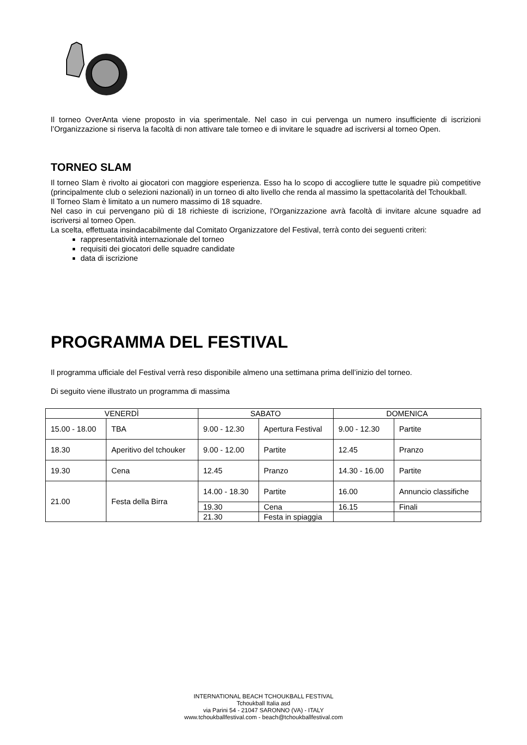Il torneo OverAnta viene proposto in via sperimentale. Nel caso in cui pervenga un numero insufficiente di iscrizioni l’Organizzazione si riserva la facoltà di non attivare tale torneo e di invitare le squadre ad iscriversi al torneo Open.
TORNEO SLAM
Il torneo Slam è rivolto ai giocatori con maggiore esperienza. Esso ha lo scopo di accogliere tutte le squadre più competitive (principalmente club o selezioni nazionali) in un torneo di alto livello che renda al massimo la spettacolarità del Tchoukball.
Il Torneo Slam è limitato a un numero massimo di 18 squadre.
Nel caso in cui pervengano più di 18 richieste di iscrizione, l'Organizzazione avrà facoltà di invitare alcune squadre ad iscriversi al torneo Open.
La scelta, effettuata insindacabilmente dal Comitato Organizzatore del Festival, terrà conto dei seguenti criteri:
rappresentatività internazionale del torneo
requisiti dei giocatori delle squadre candidate
data di iscrizione
PROGRAMMA DEL FESTIVAL
Il programma ufficiale del Festival verrà reso disponibile almeno una settimana prima dell’inizio del torneo.
Di seguito viene illustrato un programma di massima
| VENERDÌ | | SABATO | | DOMENICA | |
| 15.00 - 18.00 | TBA | 9.00 - 12.30 | Apertura Festival | 9.00 - 12.30 | Partite |
| 18.30 | Aperitivo del tchouker | 9.00 - 12.00 | Partite | 12.45 | Pranzo |
| 19.30 | Cena | 12.45 | Pranzo | 14.30 - 16.00 | Partite |
| 21.00 | Festa della Birra | 14.00 - 18.30 | Partite | 16.00 | Annuncio classifiche |
| | | 19.30 | Cena | 16.15 | Finali |
| | | 21.30 | Festa in spiaggia | | |
INTERNATIONAL BEACH TCHOUKBALL FESTIVAL
Tchoukball Italia asd
via Parini 54 - 21047 SARONNO (VA) - ITALY
www.tchoukballfestival.com - beach@tchoukballfestival.com